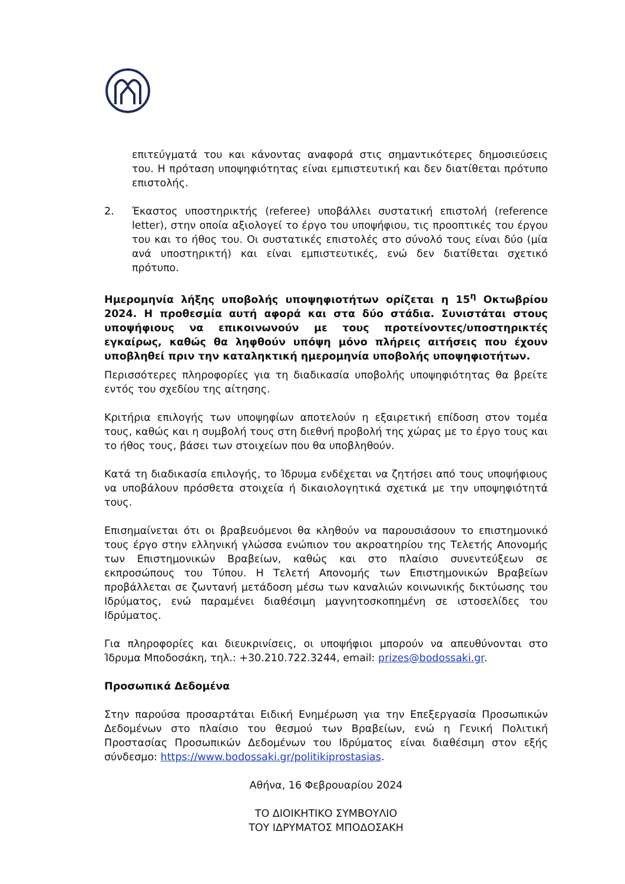επιτεύγματά του και κάνοντας αναφορά στις σημαντικότερες δημοσιεύσεις του. Η πρόταση υποψηφιότητας είναι εμπιστευτική και δεν διατίθεται πρότυπο επιστολής.
2. Έκαστος υποστηρικτής (referee) υποβάλλει συστατική επιστολή (reference letter), στην οποία αξιολογεί το έργο του υποψήφιου, τις προοπτικές του έργου του και το ήθος του. Οι συστατικές επιστολές στο σύνολό τους είναι δύο (μία ανά υποστηρικτή) και είναι εμπιστευτικές, ενώ δεν διατίθεται σχετικό πρότυπο.
Ημερομηνία λήξης υποβολής υποψηφιοτήτων ορίζεται η 15<sup>η</sup> Οκτωβρίου 2024. Η προθεσμία αυτή αφορά και στα δύο στάδια. Συνιστάται στους υποψήφιους να επικοινωνούν με τους προτείνοντες/υποστηρικτές εγκαίρως, καθώς θα ληφθούν υπόψη μόνο πλήρεις αιτήσεις που έχουν υποβληθεί πριν την καταληκτική ημερομηνία υποβολής υποψηφιοτήτων.
Περισσότερες πληροφορίες για τη διαδικασία υποβολής υποψηφιότητας θα βρείτε εντός του σχεδίου της αίτησης.
Κριτήρια επιλογής των υποψηφίων αποτελούν η εξαιρετική επίδοση στον τομέα τους, καθώς και η συμβολή τους στη διεθνή προβολή της χώρας με το έργο τους και το ήθος τους, βάσει των στοιχείων που θα υποβληθούν.
Κατά τη διαδικασία επιλογής, το Ίδρυμα ενδέχεται να ζητήσει από τους υποψήφιους να υποβάλουν πρόσθετα στοιχεία ή δικαιολογητικά σχετικά με την υποψηφιότητά τους.
Επισημαίνεται ότι οι βραβευόμενοι θα κληθούν να παρουσιάσουν το επιστημονικό τους έργο στην ελληνική γλώσσα ενώπιον του ακροατηρίου της Τελετής Απονομής των Επιστημονικών Βραβείων, καθώς και στο πλαίσιο συνεντεύξεων σε εκπροσώπους του Τύπου. Η Τελετή Απονομής των Επιστημονικών Βραβείων προβάλλεται σε ζωντανή μετάδοση μέσω των καναλιών κοινωνικής δικτύωσης του Ιδρύματος, ενώ παραμένει διαθέσιμη μαγνητοσκοπημένη σε ιστοσελίδες του Ιδρύματος.
Για πληροφορίες και διευκρινίσεις, οι υποψήφιοι μπορούν να απευθύνονται στο Ίδρυμα Μποδοσάκη, τηλ.: +30.210.722.3244, email: prizes@bodossaki.gr.
Προσωπικά Δεδομένα
Στην παρούσα προσαρτάται Ειδική Ενημέρωση για την Επεξεργασία Προσωπικών Δεδομένων στο πλαίσιο του θεσμού των Βραβείων, ενώ η Γενική Πολιτική Προστασίας Προσωπικών Δεδομένων του Ιδρύματος είναι διαθέσιμη στον εξής σύνδεσμο: https://www.bodossaki.gr/politikiprostasias.
Αθήνα, 16 Φεβρουαρίου 2024
ΤΟ ΔΙΟΙΚΗΤΙΚΟ ΣΥΜΒΟΥΛΙΟ
ΤΟΥ ΙΔΡΥΜΑΤΟΣ ΜΠΟΔΟΣΑΚΗ